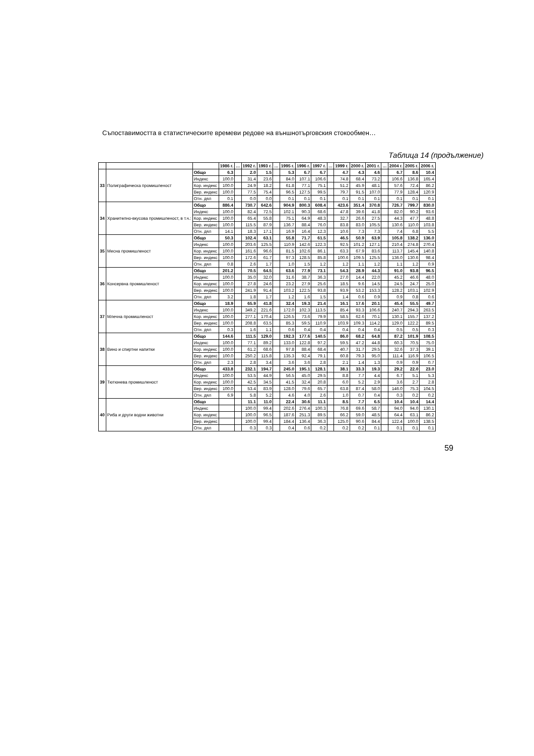Съпоставимостта в статистическите времеви редове на външнотърговския стокообмен…
Таблица 14 (продължение)
| | | | 1986 г. | … | 1992 г. | 1993 г. | … | 1995 г. | 1996 г. | 1997 г. | … | 1999 г. | 2000 г. | 2001 г. | … | 2004 г. | 2005 г. | 2006 г. |
| --- | --- | --- | --- | --- | --- | --- | --- | --- | --- | --- | --- | --- | --- | --- | --- | --- | --- | --- |
| 33 | Полиграфическа промишленост | Общо | 6.3 | | 2.0 | 1.5 | | 5.3 | 6.7 | 6.7 | | 4.7 | 4.3 | 4.6 | | 6.7 | 8.6 | 10.4 |
| | | Индекс | 100.0 | | 31.4 | 23.6 | | 84.0 | 107.1 | 106.6 | | 74.8 | 68.4 | 73.2 | | 106.6 | 136.8 | 165.4 |
| | | Кор. индекс | 100.0 | | 24.9 | 18.2 | | 61.8 | 77.1 | 75.1 | | 51.2 | 45.9 | 48.1 | | 57.6 | 72.4 | 86.2 |
| | | Вер. индекс | 100.0 | | 77.5 | 75.4 | | 96.5 | 127.5 | 99.5 | | 79.7 | 91.5 | 107.0 | | 77.9 | 128.4 | 120.9 |
| | | Отн. дял | 0.1 | | 0.0 | 0.0 | | 0.1 | 0.1 | 0.1 | | 0.1 | 0.1 | 0.1 | | 0.1 | 0.1 | 0.1 |
| 34 | Хранително-вкусова промишленост, в т.ч.: | Общо | 886.4 | | 730.7 | 642.6 | | 904.9 | 800.3 | 608.4 | | 423.6 | 351.4 | 370.8 | | 726.7 | 799.7 | 830.0 |
| | | Индекс | 100.0 | | 82.4 | 72.5 | | 102.1 | 90.3 | 68.6 | | 47.8 | 39.6 | 41.8 | | 82.0 | 90.2 | 93.6 |
| | | Кор. индекс | 100.0 | | 65.4 | 55.8 | | 75.1 | 64.9 | 48.3 | | 32.7 | 26.6 | 27.5 | | 44.3 | 47.7 | 48.8 |
| | | Вер. индекс | 100.0 | | 115.5 | 87.9 | | 136.7 | 88.4 | 76.0 | | 83.8 | 83.0 | 105.5 | | 130.6 | 110.0 | 103.8 |
| | | Отн. дял | 14.1 | | 18.3 | 17.1 | | 16.9 | 16.4 | 12.3 | | 10.6 | 7.3 | 7.3 | | 7.4 | 6.8 | 5.5 |
| 35 | Месна промишленост | Общо | 50.3 | | 102.4 | 63.1 | | 55.8 | 71.7 | 61.5 | | 46.5 | 50.9 | 63.9 | | 105.8 | 138.2 | 136.0 |
| | | Индекс | 100.0 | | 203.6 | 125.5 | | 110.9 | 142.6 | 122.3 | | 92.5 | 101.2 | 127.1 | | 210.4 | 274.8 | 270.4 |
| | | Кор. индекс | 100.0 | | 161.6 | 96.6 | | 81.5 | 102.6 | 86.1 | | 63.3 | 67.9 | 83.6 | | 113.7 | 145.4 | 140.8 |
| | | Вер. индекс | 100.0 | | 172.6 | 61.7 | | 97.3 | 128.5 | 85.8 | | 100.6 | 109.5 | 125.5 | | 136.0 | 130.6 | 98.4 |
| | | Отн. дял | 0.8 | | 2.6 | 1.7 | | 1.0 | 1.5 | 1.2 | | 1.2 | 1.1 | 1.2 | | 1.1 | 1.2 | 0.9 |
| 36 | Консервна промишленост | Общо | 201.2 | | 70.5 | 64.5 | | 63.6 | 77.9 | 73.1 | | 54.3 | 28.9 | 44.3 | | 91.0 | 93.8 | 96.5 |
| | | Индекс | 100.0 | | 35.0 | 32.0 | | 31.6 | 38.7 | 36.3 | | 27.0 | 14.4 | 22.0 | | 45.2 | 46.6 | 48.0 |
| | | Кор. индекс | 100.0 | | 27.8 | 24.6 | | 23.2 | 27.9 | 25.6 | | 18.5 | 9.6 | 14.5 | | 24.5 | 24.7 | 25.0 |
| | | Вер. индекс | 100.0 | | 241.9 | 91.4 | | 103.2 | 122.5 | 93.8 | | 93.9 | 53.2 | 153.3 | | 128.2 | 103.1 | 102.9 |
| | | Отн. дял | 3.2 | | 1.8 | 1.7 | | 1.2 | 1.6 | 1.5 | | 1.4 | 0.6 | 0.9 | | 0.9 | 0.8 | 0.6 |
| 37 | Млечна промишленост | Общо | 18.9 | | 65.9 | 41.8 | | 32.4 | 19.3 | 21.4 | | 16.1 | 17.6 | 20.1 | | 45.4 | 55.5 | 49.7 |
| | | Индекс | 100.0 | | 349.2 | 221.6 | | 172.0 | 102.3 | 113.5 | | 85.4 | 93.3 | 106.6 | | 240.7 | 294.3 | 263.5 |
| | | Кор. индекс | 100.0 | | 277.1 | 170.4 | | 126.5 | 73.6 | 79.9 | | 58.5 | 62.6 | 70.1 | | 130.1 | 155.7 | 137.2 |
| | | Вер. индекс | 100.0 | | 208.8 | 63.5 | | 85.3 | 59.5 | 110.9 | | 103.9 | 109.3 | 114.2 | | 129.0 | 122.2 | 89.5 |
| | | Отн. дял | 0.3 | | 1.6 | 1.1 | | 0.6 | 0.4 | 0.4 | | 0.4 | 0.4 | 0.4 | | 0.5 | 0.5 | 0.3 |
| 38 | Вино и спиртни напитки | Общо | 144.6 | | 111.5 | 129.0 | | 192.3 | 177.6 | 140.5 | | 86.0 | 68.2 | 64.8 | | 87.2 | 101.9 | 108.5 |
| | | Индекс | 100.0 | | 77.1 | 89.2 | | 133.0 | 122.8 | 97.2 | | 59.5 | 47.2 | 44.8 | | 60.3 | 70.5 | 75.0 |
| | | Кор. индекс | 100.0 | | 61.2 | 68.6 | | 97.8 | 88.4 | 68.4 | | 40.7 | 31.7 | 29.5 | | 32.6 | 37.3 | 39.1 |
| | | Вер. индекс | 100.0 | | 250.2 | 115.8 | | 135.3 | 92.4 | 79.1 | | 60.8 | 79.3 | 95.0 | | 111.4 | 116.9 | 106.5 |
| | | Отн. дял | 2.3 | | 2.8 | 3.4 | | 3.6 | 3.6 | 2.8 | | 2.1 | 1.4 | 1.3 | | 0.9 | 0.9 | 0.7 |
| 39 | Тютюнева промишленост | Общо | 433.8 | | 232.1 | 194.7 | | 245.0 | 195.1 | 128.1 | | 38.1 | 33.3 | 19.3 | | 29.2 | 22.0 | 23.0 |
| | | Индекс | 100.0 | | 53.5 | 44.9 | | 56.5 | 45.0 | 29.5 | | 8.8 | 7.7 | 4.4 | | 6.7 | 5.1 | 5.3 |
| | | Кор. индекс | 100.0 | | 42.5 | 34.5 | | 41.5 | 32.4 | 20.8 | | 6.0 | 5.2 | 2.9 | | 3.6 | 2.7 | 2.8 |
| | | Вер. индекс | 100.0 | | 53.4 | 83.9 | | 128.0 | 79.6 | 65.7 | | 63.8 | 87.4 | 58.0 | | 146.0 | 75.3 | 104.5 |
| | | Отн. дял | 6.9 | | 5.8 | 5.2 | | 4.6 | 4.0 | 2.6 | | 1.0 | 0.7 | 0.4 | | 0.3 | 0.2 | 0.2 |
| 40 | Риба и други водни животни | Общо | | | 11.1 | 11.0 | | 22.4 | 30.6 | 11.1 | | 8.5 | 7.7 | 6.5 | | 10.4 | 10.4 | 14.4 |
| | | Индекс | | | 100.0 | 99.4 | | 202.6 | 276.4 | 100.3 | | 76.8 | 69.6 | 58.7 | | 94.0 | 94.0 | 130.1 |
| | | Кор. индекс | | | 100.0 | 96.5 | | 187.6 | 251.3 | 89.5 | | 66.2 | 59.0 | 48.5 | | 64.4 | 63.1 | 86.2 |
| | | Вер. индекс | | | 100.0 | 99.4 | | 184.4 | 136.4 | 36.3 | | 125.0 | 90.6 | 84.4 | | 122.4 | 100.0 | 138.5 |
| | | Отн. дял | | | 0.3 | 0.3 | | 0.4 | 0.6 | 0.2 | | 0.2 | 0.2 | 0.1 | | 0.1 | 0.1 | 0.1 |
59